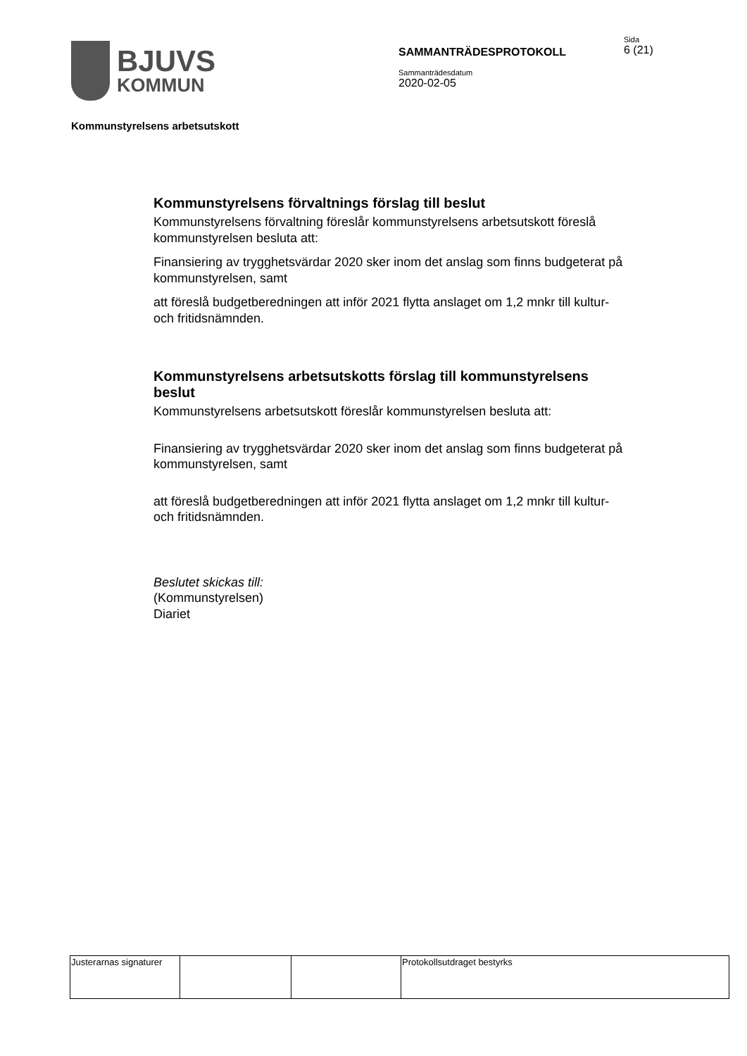BJUVS
KOMMUN
SAMMANTRÄDESPROTOKOLL
Sammanträdesdatum
2020-02-05
Sida
6 (21)
Kommunstyrelsens arbetsutskott
Kommunstyrelsens förvaltnings förslag till beslut
Kommunstyrelsens förvaltning föreslår kommunstyrelsens arbetsutskott föreslå kommunstyrelsen besluta att:
Finansiering av trygghetsvärdar 2020 sker inom det anslag som finns budgeterat på kommunstyrelsen, samt
att föreslå budgetberedningen att inför 2021 flytta anslaget om 1,2 mnkr till kultur- och fritidsnämnden.
Kommunstyrelsens arbetsutskotts förslag till kommunstyrelsens beslut
Kommunstyrelsens arbetsutskott föreslår kommunstyrelsen besluta att:
Finansiering av trygghetsvärdar 2020 sker inom det anslag som finns budgeterat på kommunstyrelsen, samt
att föreslå budgetberedningen att inför 2021 flytta anslaget om 1,2 mnkr till kultur- och fritidsnämnden.
Beslutet skickas till:
(Kommunstyrelsen)
Diariet
| Justerarnas signaturer | | | Protokollsutdraget bestyrks |